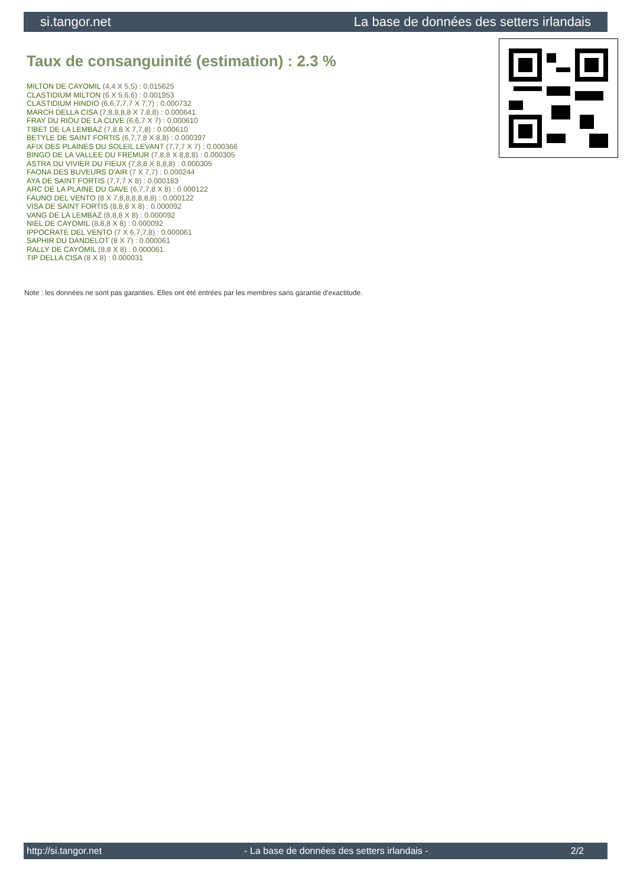si.tangor.net La base de données des setters irlandais
Taux de consanguinité (estimation) : 2.3 %
MILTON DE CAYOMIL (4,4 X 5,5) : 0.015625
CLASTIDIUM MILTON (6 X 5,6,6) : 0.001953
CLASTIDIUM HINDIO (6,6,7,7,7 X 7,7) : 0.000732
MARCH DELLA CISA (7,8,8,8,8 X 7,8,8) : 0.000641
FRAY DU RIOU DE LA CUVE (6,6,7 X 7) : 0.000610
TIBET DE LA LEMBAZ (7,8,8 X 7,7,8) : 0.000610
BETYLE DE SAINT FORTIS (6,7,7,8 X 8,8) : 0.000397
AFIX DES PLAINES DU SOLEIL LEVANT (7,7,7 X 7) : 0.000366
BINGO DE LA VALLEE DU FREMUR (7,8,8 X 8,8,8) : 0.000305
ASTRA DU VIVIER DU FIEUX (7,8,8 X 8,8,8) : 0.000305
FAONA DES BUVEURS D'AIR (7 X 7,7) : 0.000244
AYA DE SAINT FORTIS (7,7,7 X 8) : 0.000183
ARC DE LA PLAINE DU GAVE (6,7,7,8 X 8) : 0.000122
FAUNO DEL VENTO (8 X 7,8,8,8,8,8,8) : 0.000122
VISA DE SAINT FORTIS (8,8,8 X 8) : 0.000092
VANG DE LA LEMBAZ (8,8,8 X 8) : 0.000092
NIEL DE CAYOMIL (8,8,8 X 8) : 0.000092
IPPOCRATE DEL VENTO (7 X 6,7,7,8) : 0.000061
SAPHIR DU DANDELOT (8 X 7) : 0.000061
RALLY DE CAYOMIL (8,8 X 8) : 0.000061
TIP DELLA CISA (8 X 8) : 0.000031
Note : les données ne sont pas garanties. Elles ont été entrées par les membres sans garantie d'exactitude.
http://si.tangor.net - La base de données des setters irlandais - 2/2